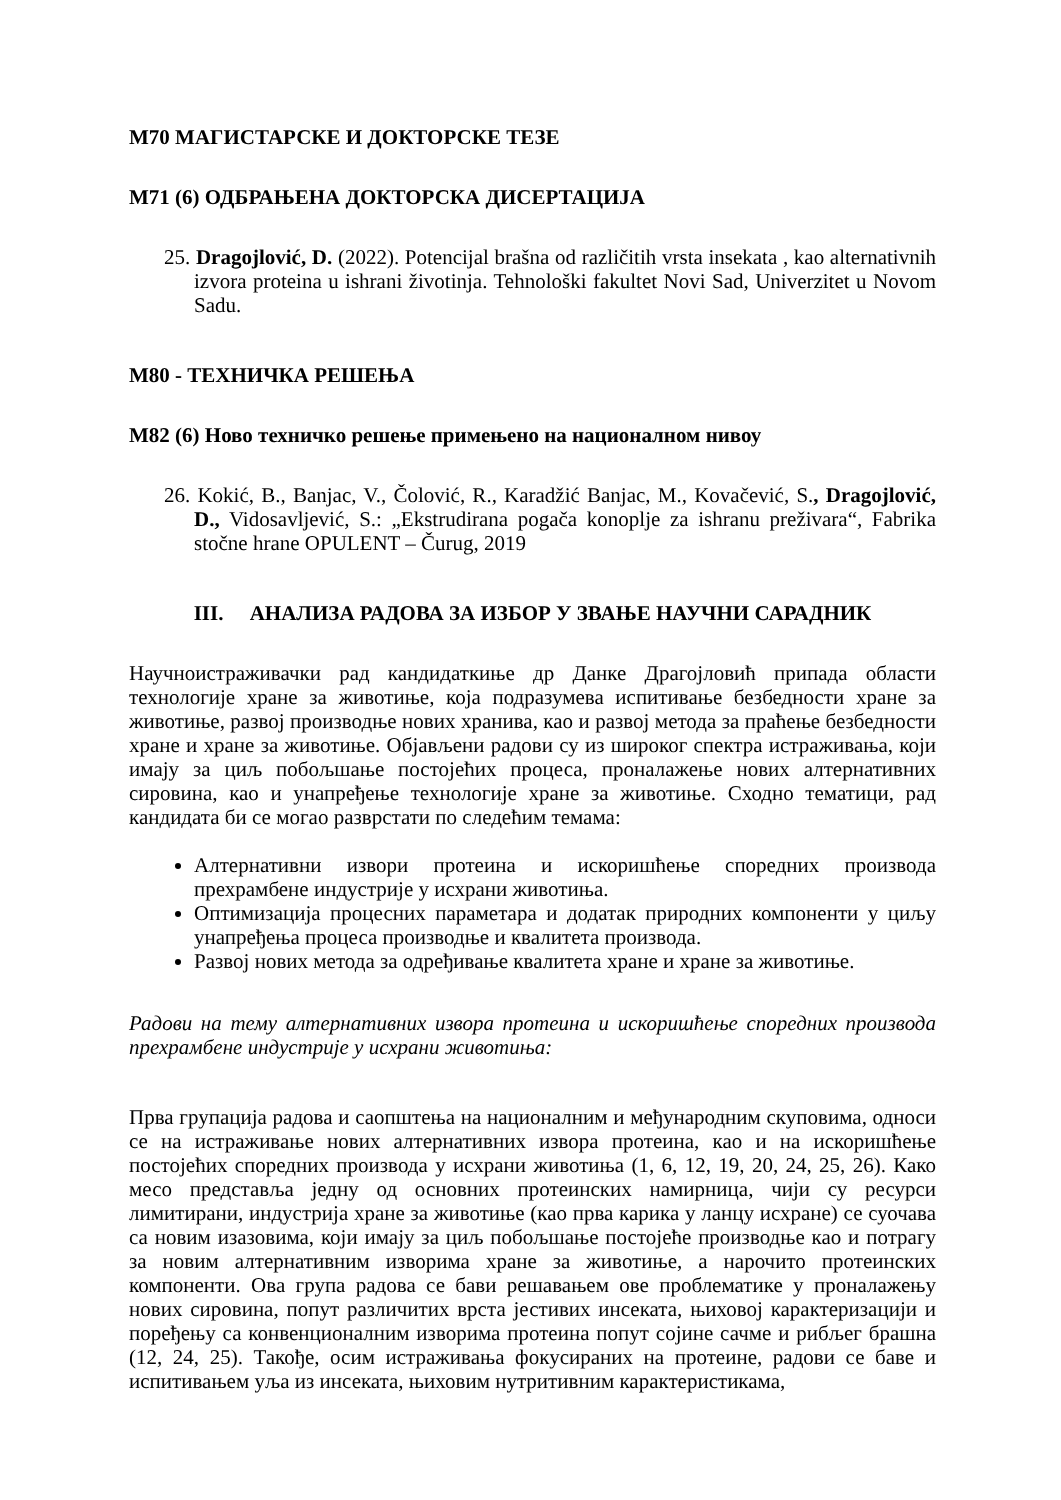М70 МАГИСТАРСКЕ И ДОКТОРСКЕ ТЕЗЕ
М71 (6) ОДБРАЊЕНА ДОКТОРСКА ДИСЕРТАЦИЈА
25. Dragojlović, D. (2022). Potencijal brašna od različitih vrsta insekata , kao alternativnih izvora proteina u ishrani životinja. Tehnološki fakultet Novi Sad, Univerzitet u Novom Sadu.
М80 - ТЕХНИЧКА РЕШЕЊА
М82 (6) Ново техничко решење примењено на националном нивоу
26. Kokić, B., Banjac, V., Čolović, R., Karadžić Banjac, M., Kovačević, S., Dragojlović, D., Vidosavljević, S.: „Ekstrudirana pogača konoplje za ishranu preživara“, Fabrika stočne hrane OPULENT – Čurug, 2019
III. АНАЛИЗА РАДОВА ЗА ИЗБОР У ЗВАЊЕ НАУЧНИ САРАДНИК
Научноистраживачки рад кандидаткиње др Данке Драгојловић припада области технологије хране за животиње, која подразумева испитивање безбедности хране за животиње, развој производње нових хранива, као и развој метода за праћење безбедности хране и хране за животиње. Објављени радови су из широког спектра истраживања, који имају за циљ побољшање постојећих процеса, проналажење нових алтернативних сировина, као и унапређење технологије хране за животиње. Сходно тематици, рад кандидата би се могао разврстати по следећим темама:
Алтернативни извори протеина и искоришћење споредних производа прехрамбене индустрије у исхрани животиња.
Оптимизација процесних параметара и додатак природних компоненти у циљу унапређења процеса производње и квалитета производа.
Развој нових метода за одређивање квалитета хране и хране за животиње.
Радови на тему алтернативних извора протеина и искоришћење споредних производа прехрамбене индустрије у исхрани животиња:
Прва групација радова и саопштења на националним и међународним скуповима, односи се на истраживање нових алтернативних извора протеина, као и на искоришћење постојећих споредних производа у исхрани животиња (1, 6, 12, 19, 20, 24, 25, 26). Како месо представља једну од основних протеинских намирница, чији су ресурси лимитирани, индустрија хране за животиње (као прва карика у ланцу исхране) се суочава са новим изазовима, који имају за циљ побољшање постојеће производње као и потрагу за новим алтернативним изворима хране за животиње, а нарочито протеинских компоненти. Ова група радова се бави решавањем ове проблематике у проналажењу нових сировина, попут различитих врста јестивих инсеката, њиховој карактеризацији и поређењу са конвенционалним изворима протеина попут сојине сачме и рибљег брашна (12, 24, 25). Такође, осим истраживања фокусираних на протеине, радови се баве и испитивањем уља из инсеката, њиховим нутритивним карактеристикама,